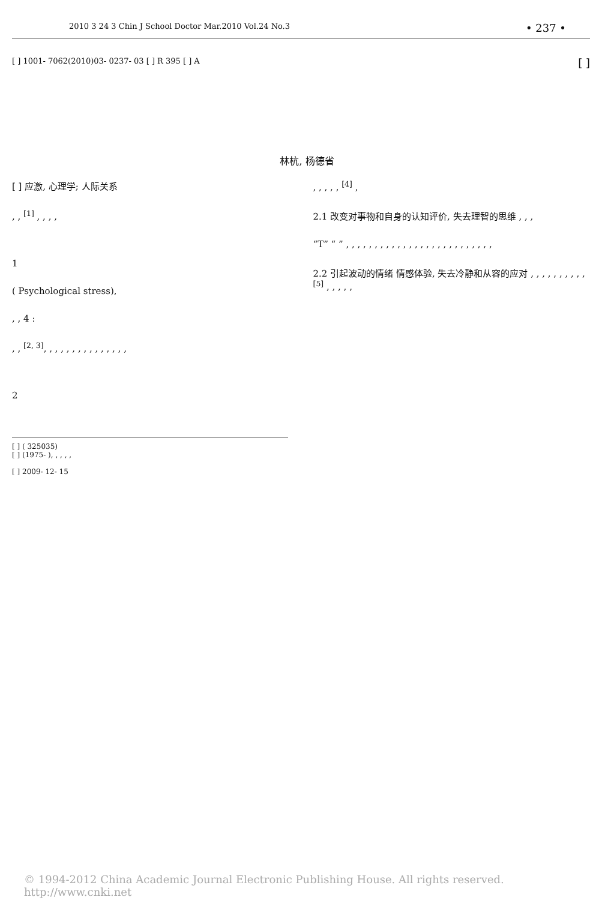2010 3 24 3 Chin J School Doctor Mar.2010 Vol.24 No.3 • 237 •
[ ] 1001- 7062(2010)03- 0237- 03 [ ] R 395 [ ] A [ ]
林杭, 杨德省
[ ] 应激, 心理学; 人际关系
, , <sup>[1]</sup> , , , ,
1
( Psychological stress),
, , 4 :
, , <sup>[2, 3]</sup>, , , , , , , , , , , , , , ,
2
[ ] ( 325035)
[ ] (1975- ), , , , ,
[ ] 2009- 12- 15
, , , , , <sup>[4]</sup> ,
2.1 改变对事物和自身的认知评价, 失去理智的思维 , , ,
“T” “ ” , , , , , , , , , , , , , , , , , , , , , , , , , ,
2.2 引起波动的情绪 情感体验, 失去冷静和从容的应对 , , , , , , , , , , <sup>[5]</sup> , , , , ,
© 1994-2012 China Academic Journal Electronic Publishing House. All rights reserved. http://www.cnki.net